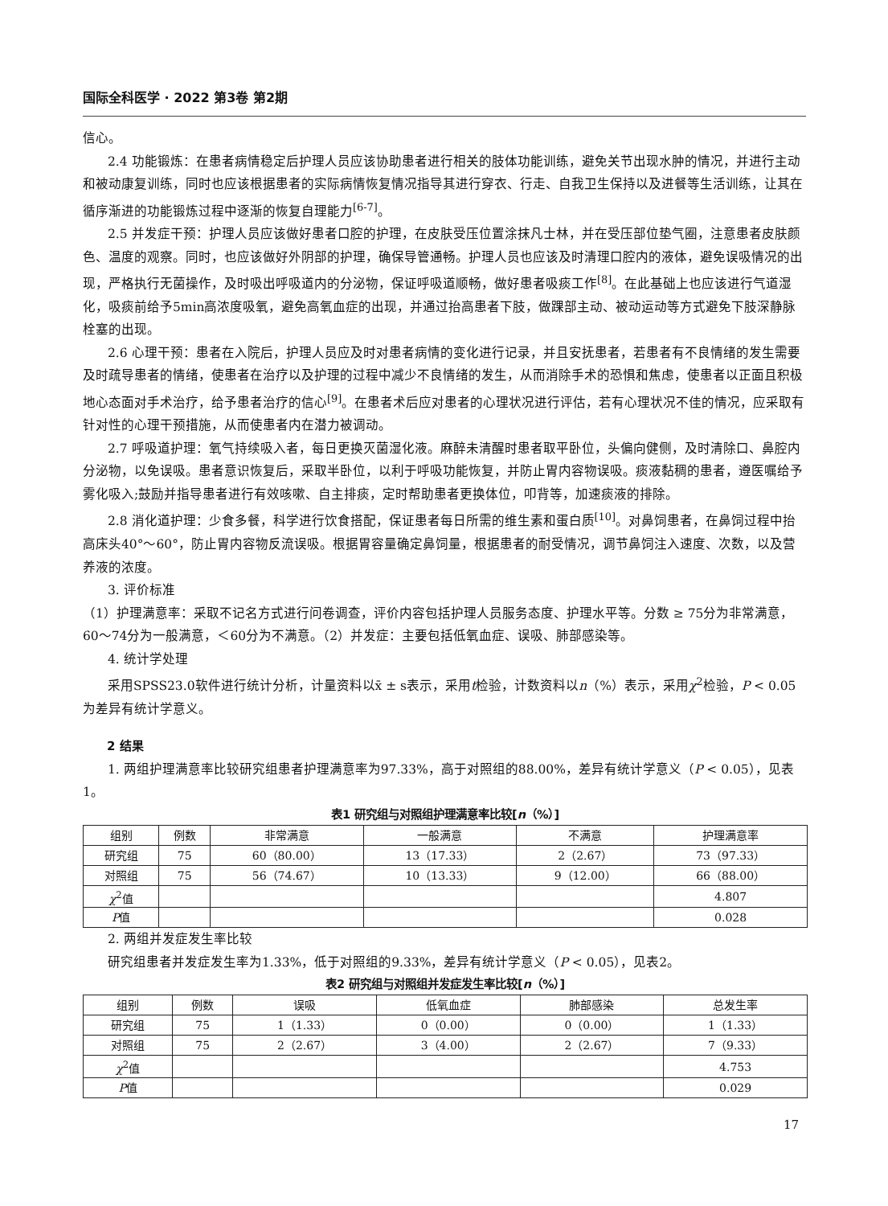国际全科医学 · 2022 第3卷 第2期
信心。
2.4 功能锻炼：在患者病情稳定后护理人员应该协助患者进行相关的肢体功能训练，避免关节出现水肿的情况，并进行主动和被动康复训练，同时也应该根据患者的实际病情恢复情况指导其进行穿衣、行走、自我卫生保持以及进餐等生活训练，让其在循序渐进的功能锻炼过程中逐渐的恢复自理能力<sup>[6-7]</sup>。
2.5 并发症干预：护理人员应该做好患者口腔的护理，在皮肤受压位置涂抹凡士林，并在受压部位垫气圈，注意患者皮肤颜色、温度的观察。同时，也应该做好外阴部的护理，确保导管通畅。护理人员也应该及时清理口腔内的液体，避免误吸情况的出现，严格执行无菌操作，及时吸出呼吸道内的分泌物，保证呼吸道顺畅，做好患者吸痰工作<sup>[8]</sup>。在此基础上也应该进行气道湿化，吸痰前给予5min高浓度吸氧，避免高氧血症的出现，并通过抬高患者下肢，做踝部主动、被动运动等方式避免下肢深静脉栓塞的出现。
2.6 心理干预：患者在入院后，护理人员应及时对患者病情的变化进行记录，并且安抚患者，若患者有不良情绪的发生需要及时疏导患者的情绪，使患者在治疗以及护理的过程中减少不良情绪的发生，从而消除手术的恐惧和焦虑，使患者以正面且积极地心态面对手术治疗，给予患者治疗的信心<sup>[9]</sup>。在患者术后应对患者的心理状况进行评估，若有心理状况不佳的情况，应采取有针对性的心理干预措施，从而使患者内在潜力被调动。
2.7 呼吸道护理：氧气持续吸入者，每日更换灭菌湿化液。麻醉未清醒时患者取平卧位，头偏向健侧，及时清除口、鼻腔内分泌物，以免误吸。患者意识恢复后，采取半卧位，以利于呼吸功能恢复，并防止胃内容物误吸。痰液黏稠的患者，遵医嘱给予雾化吸入;鼓励并指导患者进行有效咳嗽、自主排痰，定时帮助患者更换体位，叩背等，加速痰液的排除。
2.8 消化道护理：少食多餐，科学进行饮食搭配，保证患者每日所需的维生素和蛋白质<sup>[10]</sup>。对鼻饲患者，在鼻饲过程中抬高床头40°～60°，防止胃内容物反流误吸。根据胃容量确定鼻饲量，根据患者的耐受情况，调节鼻饲注入速度、次数，以及营养液的浓度。
3. 评价标准
（1）护理满意率：采取不记名方式进行问卷调查，评价内容包括护理人员服务态度、护理水平等。分数 ≥ 75分为非常满意，60～74分为一般满意，＜60分为不满意。（2）并发症：主要包括低氧血症、误吸、肺部感染等。
4. 统计学处理
采用SPSS23.0软件进行统计分析，计量资料以x̄ ± s表示，采用t检验，计数资料以n（%）表示，采用χ<sup>2</sup>检验，P < 0.05为差异有统计学意义。
2 结果
1. 两组护理满意率比较研究组患者护理满意率为97.33%，高于对照组的88.00%，差异有统计学意义（P < 0.05），见表1。
表1 研究组与对照组护理满意率比较[n（%）]
| 组别 | 例数 | 非常满意 | 一般满意 | 不满意 | 护理满意率 |
| --- | --- | --- | --- | --- | --- |
| 研究组 | 75 | 60（80.00） | 13（17.33） | 2（2.67） | 73（97.33） |
| 对照组 | 75 | 56（74.67） | 10（13.33） | 9（12.00） | 66（88.00） |
| χ<sup>2</sup>值 | | | | | 4.807 |
| P 值 | | | | | 0.028 |
2. 两组并发症发生率比较
研究组患者并发症发生率为1.33%，低于对照组的9.33%，差异有统计学意义（P < 0.05），见表2。
表2 研究组与对照组并发症发生率比较[n（%）]
| 组别 | 例数 | 误吸 | 低氧血症 | 肺部感染 | 总发生率 |
| --- | --- | --- | --- | --- | --- |
| 研究组 | 75 | 1（1.33） | 0（0.00） | 0（0.00） | 1（1.33） |
| 对照组 | 75 | 2（2.67） | 3（4.00） | 2（2.67） | 7（9.33） |
| χ<sup>2</sup>值 | | | | | 4.753 |
| P 值 | | | | | 0.029 |
17